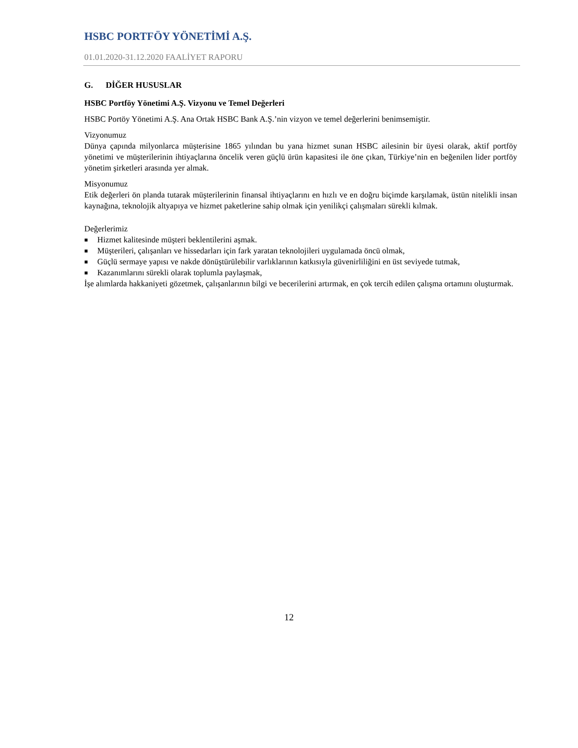HSBC PORTFÖY YÖNETİMİ A.Ş.
01.01.2020-31.12.2020 FAALİYET RAPORU
G. DİĞER HUSUSLAR
HSBC Portföy Yönetimi A.Ş. Vizyonu ve Temel Değerleri
HSBC Portöy Yönetimi A.Ş. Ana Ortak HSBC Bank A.Ş.’nin vizyon ve temel değerlerini benimsemiştir.
Vizyonumuz
Dünya çapında milyonlarca müşterisine 1865 yılından bu yana hizmet sunan HSBC ailesinin bir üyesi olarak, aktif portföy yönetimi ve müşterilerinin ihtiyaçlarına öncelik veren güçlü ürün kapasitesi ile öne çıkan, Türkiye’nin en beğenilen lider portföy yönetim şirketleri arasında yer almak.
Misyonumuz
Etik değerleri ön planda tutarak müşterilerinin finansal ihtiyaçlarını en hızlı ve en doğru biçimde karşılamak, üstün nitelikli insan kaynağına, teknolojik altyapıya ve hizmet paketlerine sahip olmak için yenilikçi çalışmaları sürekli kılmak.
Değerlerimiz
■ Hizmet kalitesinde müşteri beklentilerini aşmak.
■ Müşterileri, çalışanları ve hissedarları için fark yaratan teknolojileri uygulamada öncü olmak,
■ Güçlü sermaye yapısı ve nakde dönüştürülebilir varlıklarının katkısıyla güvenirliliğini en üst seviyede tutmak,
■ Kazanımlarını sürekli olarak toplumla paylaşmak,
İşe alımlarda hakkaniyeti gözetmek, çalışanlarının bilgi ve becerilerini artırmak, en çok tercih edilen çalışma ortamını oluşturmak.
12